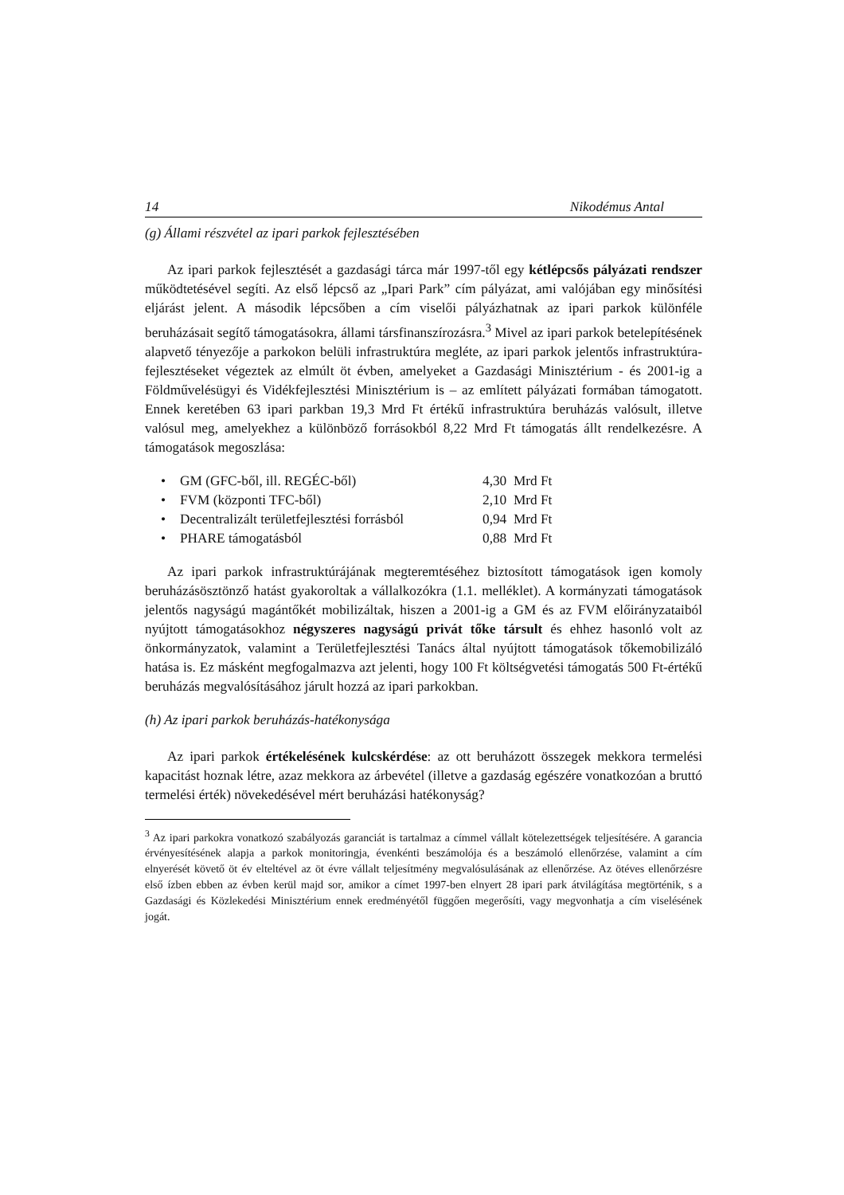14 Nikodémus Antal
(g) Állami részvétel az ipari parkok fejlesztésében
Az ipari parkok fejlesztését a gazdasági tárca már 1997-től egy kétlépcsős pályázati rendszer működtetésével segíti. Az első lépcső az „Ipari Park” cím pályázat, ami valójában egy minősítési eljárást jelent. A második lépcsőben a cím viselői pályázhatnak az ipari parkok különféle beruházásait segítő támogatásokra, állami társfinanszírozásra.<sup>3</sup> Mivel az ipari parkok betelepítésének alapvető tényezője a parkokon belüli infrastruktúra megléte, az ipari parkok jelentős infrastruktúra-fejlesztéseket végeztek az elmúlt öt évben, amelyeket a Gazdasági Minisztérium - és 2001-ig a Földművelésügyi és Vidékfejlesztési Minisztérium is – az említett pályázati formában támogatott. Ennek keretében 63 ipari parkban 19,3 Mrd Ft értékű infrastruktúra beruházás valósult, illetve valósul meg, amelyekhez a különböző forrásokból 8,22 Mrd Ft támogatás állt rendelkezésre. A támogatások megoszlása:
| • | GM (GFC-ből, ill. REGÉC-ből) | 4,30 Mrd Ft |
| • | FVM (központi TFC-ből) | 2,10 Mrd Ft |
| • | Decentralizált területfejlesztési forrásból | 0,94 Mrd Ft |
| • | PHARE támogatásból | 0,88 Mrd Ft |
Az ipari parkok infrastruktúrájának megteremtéséhez biztosított támogatások igen komoly beruházásösztönző hatást gyakoroltak a vállalkozókra (1.1. melléklet). A kormányzati támogatások jelentős nagyságú magántőkét mobilizáltak, hiszen a 2001-ig a GM és az FVM előirányzataiból nyújtott támogatásokhoz négyszeres nagyságú privát tőke társult és ehhez hasonló volt az önkormányzatok, valamint a Területfejlesztési Tanács által nyújtott támogatások tőkemobilizáló hatása is. Ez másként megfogalmazva azt jelenti, hogy 100 Ft költségvetési támogatás 500 Ft-értékű beruházás megvalósításához járult hozzá az ipari parkokban.
(h) Az ipari parkok beruházás-hatékonysága
Az ipari parkok értékelésének kulcskérdése: az ott beruházott összegek mekkora termelési kapacitást hoznak létre, azaz mekkora az árbevétel (illetve a gazdaság egészére vonatkozóan a bruttó termelési érték) növekedésével mért beruházási hatékonyság?
<sup>3</sup> Az ipari parkokra vonatkozó szabályozás garanciát is tartalmaz a címmel vállalt kötelezettségek teljesítésére. A garancia érvényesítésének alapja a parkok monitoringja, évenkénti beszámolója és a beszámoló ellenőrzése, valamint a cím elnyerését követő öt év elteltével az öt évre vállalt teljesítmény megvalósulásának az ellenőrzése. Az ötéves ellenőrzésre első ízben ebben az évben kerül majd sor, amikor a címet 1997-ben elnyert 28 ipari park átvilágítása megtörténik, s a Gazdasági és Közlekedési Minisztérium ennek eredményétől függően megerősíti, vagy megvonhatja a cím viselésének jogát.